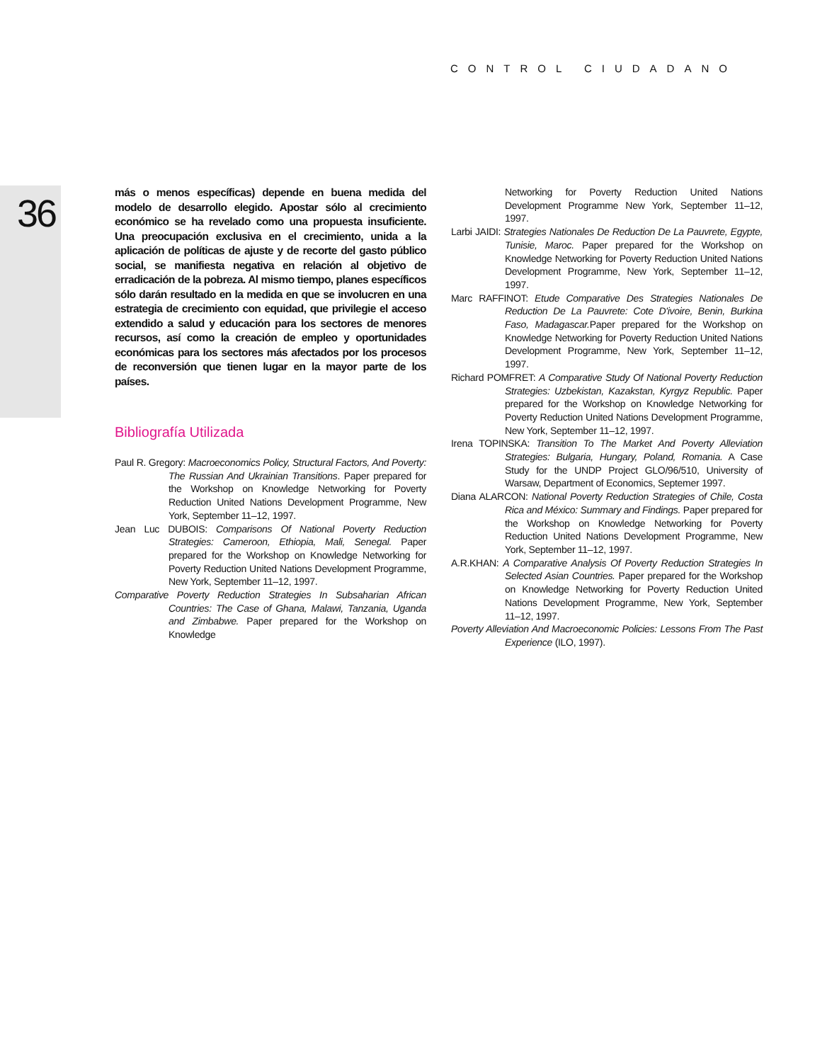CONTROL CIUDADANO
36
más o menos específicas) depende en buena medida del modelo de desarrollo elegido. Apostar sólo al crecimiento económico se ha revelado como una propuesta insuficiente. Una preocupación exclusiva en el crecimiento, unida a la aplicación de políticas de ajuste y de recorte del gasto público social, se manifiesta negativa en relación al objetivo de erradicación de la pobreza. Al mismo tiempo, planes específicos sólo darán resultado en la medida en que se involucren en una estrategia de crecimiento con equidad, que privilegie el acceso extendido a salud y educación para los sectores de menores recursos, así como la creación de empleo y oportunidades económicas para los sectores más afectados por los procesos de reconversión que tienen lugar en la mayor parte de los países.
Bibliografía Utilizada
Paul R. Gregory: Macroeconomics Policy, Structural Factors, And Poverty: The Russian And Ukrainian Transitions. Paper prepared for the Workshop on Knowledge Networking for Poverty Reduction United Nations Development Programme, New York, September 11–12, 1997.
Jean Luc DUBOIS: Comparisons Of National Poverty Reduction Strategies: Cameroon, Ethiopia, Mali, Senegal. Paper prepared for the Workshop on Knowledge Networking for Poverty Reduction United Nations Development Programme, New York, September 11–12, 1997.
Comparative Poverty Reduction Strategies In Subsaharian African Countries: The Case of Ghana, Malawi, Tanzania, Uganda and Zimbabwe. Paper prepared for the Workshop on Knowledge
Networking for Poverty Reduction United Nations Development Programme New York, September 11–12, 1997.
Larbi JAIDI: Strategies Nationales De Reduction De La Pauvrete, Egypte, Tunisie, Maroc. Paper prepared for the Workshop on Knowledge Networking for Poverty Reduction United Nations Development Programme, New York, September 11–12, 1997.
Marc RAFFINOT: Etude Comparative Des Strategies Nationales De Reduction De La Pauvrete: Cote D'ivoire, Benin, Burkina Faso, Madagascar. Paper prepared for the Workshop on Knowledge Networking for Poverty Reduction United Nations Development Programme, New York, September 11–12, 1997.
Richard POMFRET: A Comparative Study Of National Poverty Reduction Strategies: Uzbekistan, Kazakstan, Kyrgyz Republic. Paper prepared for the Workshop on Knowledge Networking for Poverty Reduction United Nations Development Programme, New York, September 11–12, 1997.
Irena TOPINSKA: Transition To The Market And Poverty Alleviation Strategies: Bulgaria, Hungary, Poland, Romania. A Case Study for the UNDP Project GLO/96/510, University of Warsaw, Department of Economics, Septemer 1997.
Diana ALARCON: National Poverty Reduction Strategies of Chile, Costa Rica and México: Summary and Findings. Paper prepared for the Workshop on Knowledge Networking for Poverty Reduction United Nations Development Programme, New York, September 11–12, 1997.
A.R.KHAN: A Comparative Analysis Of Poverty Reduction Strategies In Selected Asian Countries. Paper prepared for the Workshop on Knowledge Networking for Poverty Reduction United Nations Development Programme, New York, September 11–12, 1997.
Poverty Alleviation And Macroeconomic Policies: Lessons From The Past Experience (ILO, 1997).